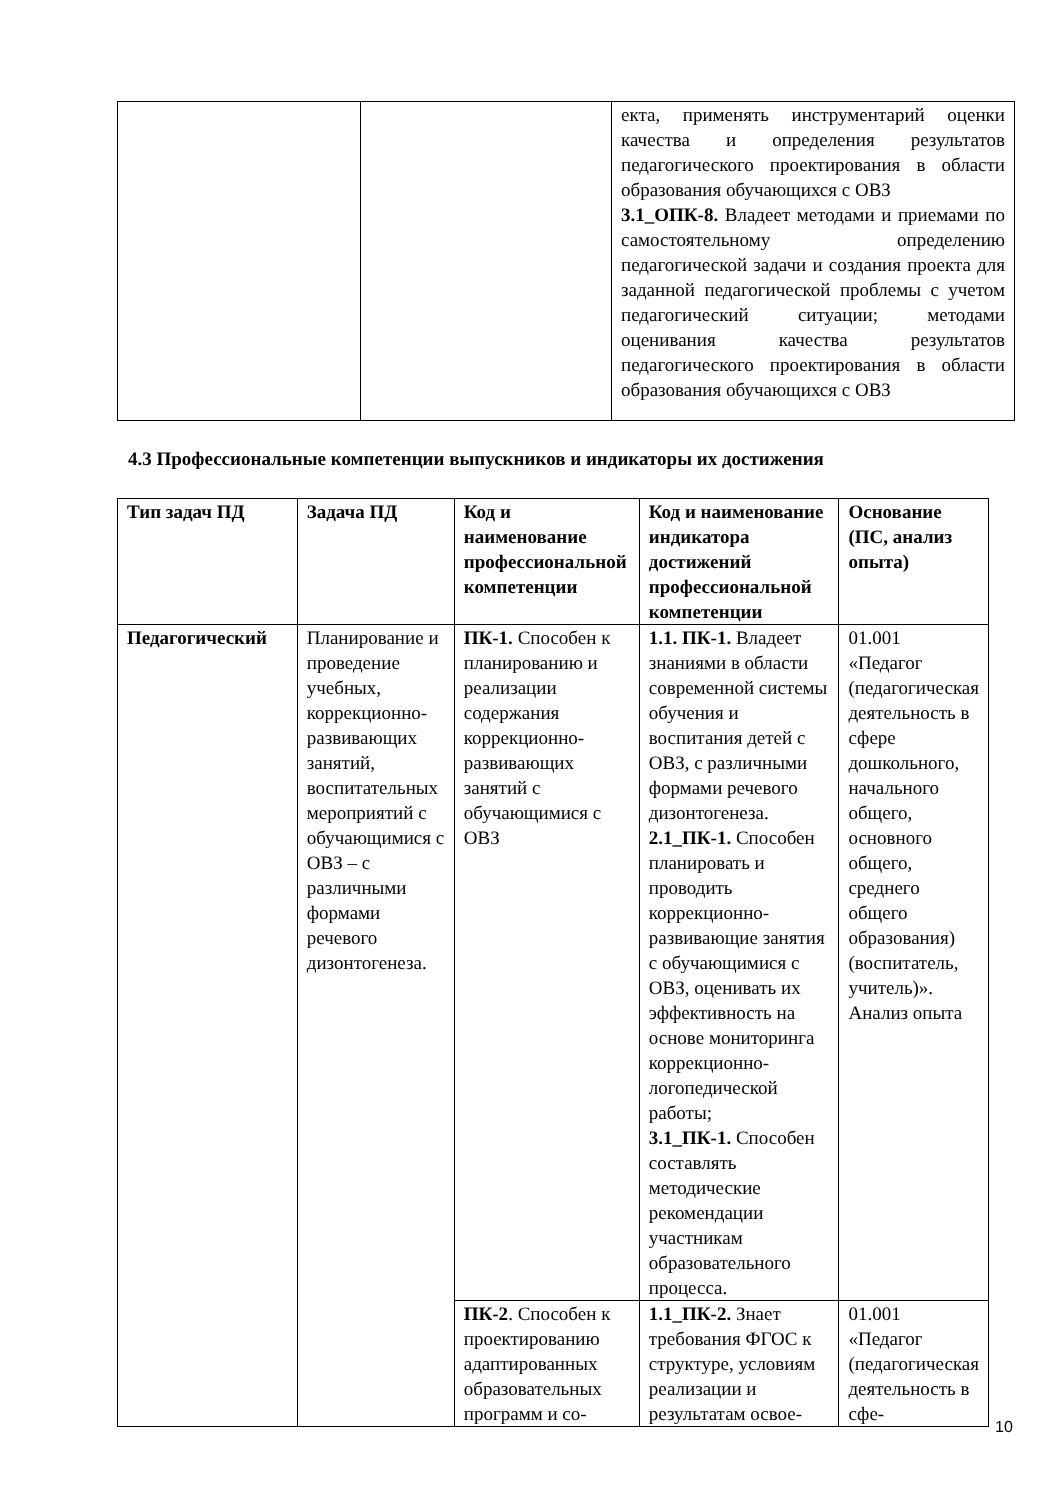| | | екта, применять инструментарий оценки качества и определения результатов педагогического проектирования в области образования обучающихся с ОВЗ 3.1_ОПК-8. Владеет методами и приемами по самостоятельному определению педагогической задачи и создания проекта для заданной педагогической проблемы с учетом педагогический ситуации; методами оценивания качества результатов педагогического проектирования в области образования обучающихся с ОВЗ |
4.3 Профессиональные компетенции выпускников и индикаторы их достижения
| Тип задач ПД | Задача ПД | Код и наименование профессиональной компетенции | Код и наименование индикатора достижений профессиональной компетенции | Основание (ПС, анализ опыта) |
| --- | --- | --- | --- | --- |
| Педагогический | Планирование и проведение учебных, коррекционно-развивающих занятий, воспитательных мероприятий с обучающимися с ОВЗ – с различными формами речевого дизонтогенеза. | ПК-1. Способен к планированию и реализации содержания коррекционно-развивающих занятий с обучающимися с ОВЗ | 1.1. ПК-1. Владеет знаниями в области современной системы обучения и воспитания детей с ОВЗ, с различными формами речевого дизонтогенеза. 2.1_ПК-1. Способен планировать и проводить коррекционно-развивающие занятия с обучающимися с ОВЗ, оценивать их эффективность на основе мониторинга коррекционно-логопедической работы; 3.1_ПК-1. Способен составлять методические рекомендации участникам образовательного процесса. | 01.001 «Педагог (педагогическая деятельность в сфере дошкольного, начального общего, основного общего, среднего общего образования) (воспитатель, учитель)». Анализ опыта |
| | | ПК-2 . Способен к проектированию адаптированных образовательных программ и со- | 1.1_ПК-2. Знает требования ФГОС к структуре, условиям реализации и результатам освое- | 01.001 «Педагог (педагогическая деятельность в сфе- |
10